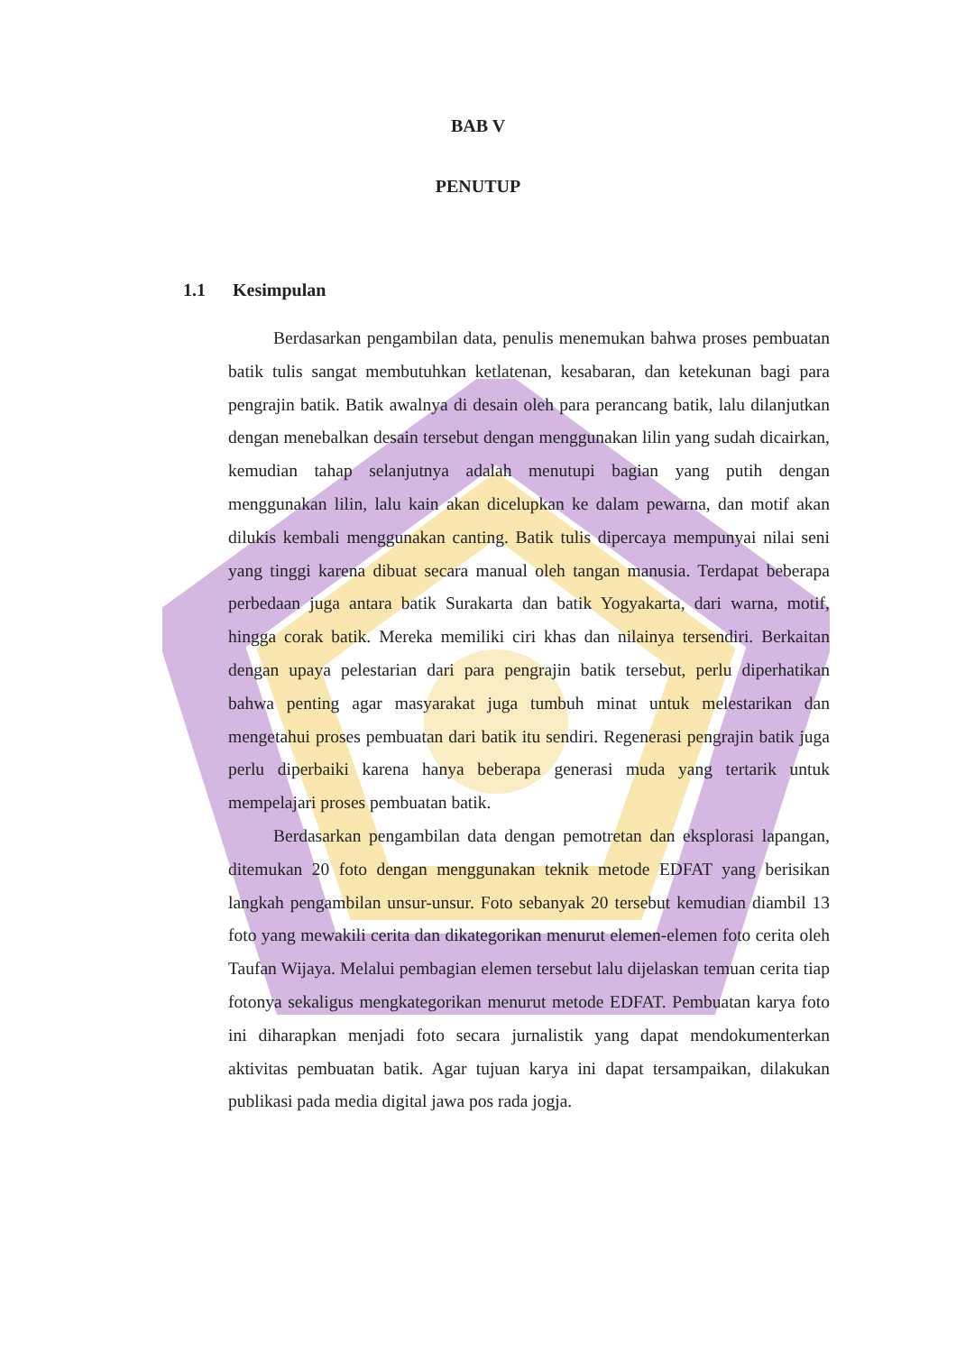BAB V
PENUTUP
1.1 Kesimpulan
Berdasarkan pengambilan data, penulis menemukan bahwa proses pembuatan batik tulis sangat membutuhkan ketlatenan, kesabaran, dan ketekunan bagi para pengrajin batik. Batik awalnya di desain oleh para perancang batik, lalu dilanjutkan dengan menebalkan desain tersebut dengan menggunakan lilin yang sudah dicairkan, kemudian tahap selanjutnya adalah menutupi bagian yang putih dengan menggunakan lilin, lalu kain akan dicelupkan ke dalam pewarna, dan motif akan dilukis kembali menggunakan canting. Batik tulis dipercaya mempunyai nilai seni yang tinggi karena dibuat secara manual oleh tangan manusia. Terdapat beberapa perbedaan juga antara batik Surakarta dan batik Yogyakarta, dari warna, motif, hingga corak batik. Mereka memiliki ciri khas dan nilainya tersendiri. Berkaitan dengan upaya pelestarian dari para pengrajin batik tersebut, perlu diperhatikan bahwa penting agar masyarakat juga tumbuh minat untuk melestarikan dan mengetahui proses pembuatan dari batik itu sendiri. Regenerasi pengrajin batik juga perlu diperbaiki karena hanya beberapa generasi muda yang tertarik untuk mempelajari proses pembuatan batik.
Berdasarkan pengambilan data dengan pemotretan dan eksplorasi lapangan, ditemukan 20 foto dengan menggunakan teknik metode EDFAT yang berisikan langkah pengambilan unsur-unsur. Foto sebanyak 20 tersebut kemudian diambil 13 foto yang mewakili cerita dan dikategorikan menurut elemen-elemen foto cerita oleh Taufan Wijaya. Melalui pembagian elemen tersebut lalu dijelaskan temuan cerita tiap fotonya sekaligus mengkategorikan menurut metode EDFAT. Pembuatan karya foto ini diharapkan menjadi foto secara jurnalistik yang dapat mendokumenterkan aktivitas pembuatan batik. Agar tujuan karya ini dapat tersampaikan, dilakukan publikasi pada media digital jawa pos rada jogja.